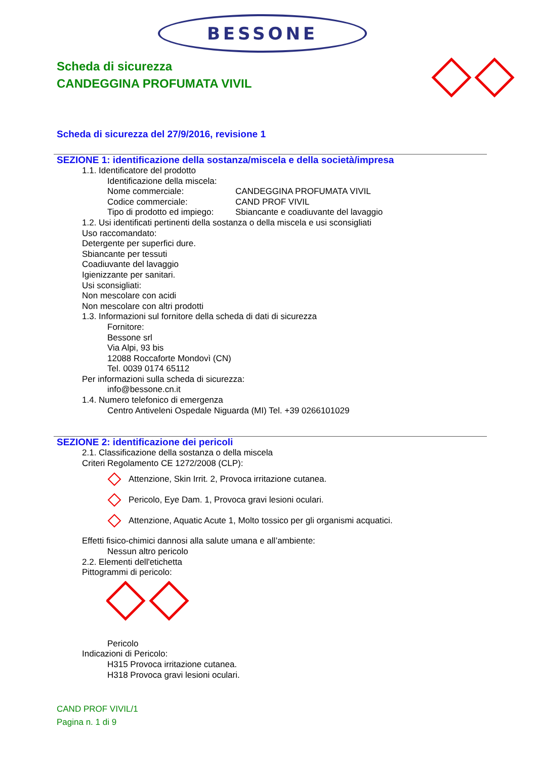BESSONE
Scheda di sicurezza
CANDEGGINA PROFUMATA VIVIL
Scheda di sicurezza del 27/9/2016, revisione 1
SEZIONE 1: identificazione della sostanza/miscela e della società/impresa
1.1. Identificatore del prodotto
Identificazione della miscela:
Nome commerciale: CANDEGGINA PROFUMATA VIVIL
Codice commerciale: CAND PROF VIVIL
Tipo di prodotto ed impiego: Sbiancante e coadiuvante del lavaggio
1.2. Usi identificati pertinenti della sostanza o della miscela e usi sconsigliati
Uso raccomandato:
Detergente per superfici dure.
Sbiancante per tessuti
Coadiuvante del lavaggio
Igienizzante per sanitari.
Usi sconsigliati:
Non mescolare con acidi
Non mescolare con altri prodotti
1.3. Informazioni sul fornitore della scheda di dati di sicurezza
Fornitore:
Bessone srl
Via Alpi, 93 bis
12088 Roccaforte Mondovì (CN)
Tel. 0039 0174 65112
Per informazioni sulla scheda di sicurezza:
info@bessone.cn.it
1.4. Numero telefonico di emergenza
Centro Antiveleni Ospedale Niguarda (MI) Tel. +39 0266101029
SEZIONE 2: identificazione dei pericoli
2.1. Classificazione della sostanza o della miscela
Criteri Regolamento CE 1272/2008 (CLP):
Attenzione, Skin Irrit. 2, Provoca irritazione cutanea.
Pericolo, Eye Dam. 1, Provoca gravi lesioni oculari.
Attenzione, Aquatic Acute 1, Molto tossico per gli organismi acquatici.
Effetti fisico-chimici dannosi alla salute umana e all’ambiente:
Nessun altro pericolo
2.2. Elementi dell'etichetta
Pittogrammi di pericolo:
Pericolo
Indicazioni di Pericolo:
H315 Provoca irritazione cutanea.
H318 Provoca gravi lesioni oculari.
CAND PROF VIVIL/1
Pagina n. 1 di 9